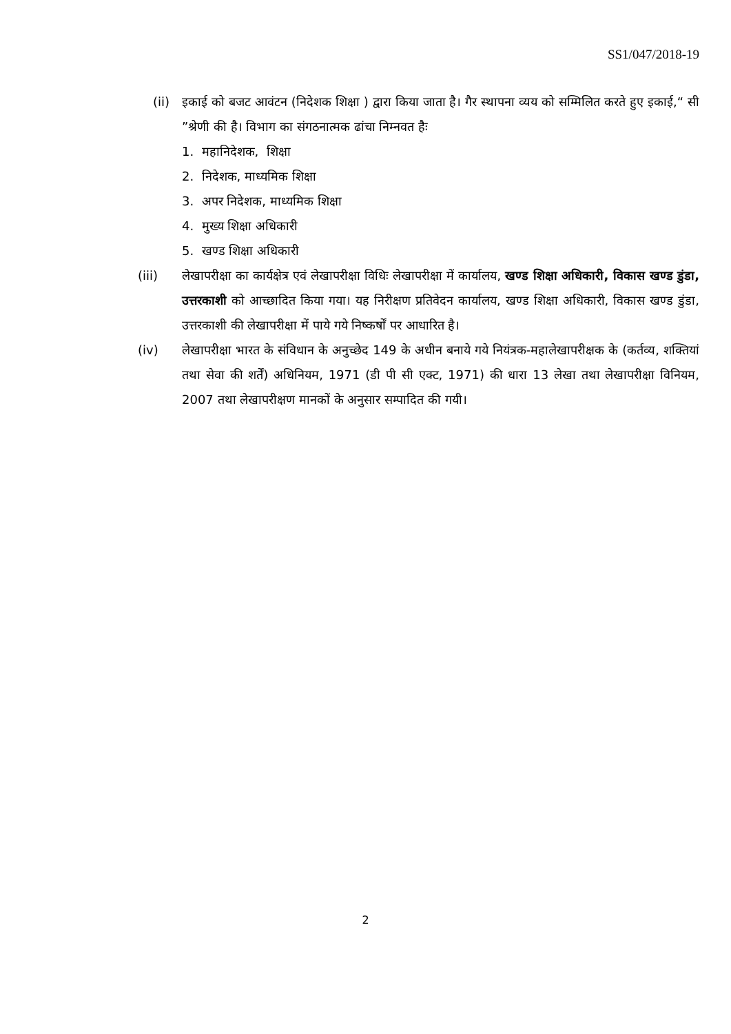SS1/047/2018-19
(ii)
इकाई को बजट आवंटन (निदेशक शिक्षा ) द्वारा किया जाता है। गैर स्थापना व्यय को सम्मिलित करते हुए इकाई,“ सी ”श्रेणी की है। विभाग का संगठनात्मक ढांचा निम्नवत हैः
1. महानिदेशक, शिक्षा
2. निदेशक, माध्यमिक शिक्षा
3. अपर निदेशक, माध्यमिक शिक्षा
4. मुख्य शिक्षा अधिकारी
5. खण्ड शिक्षा अधिकारी
(iii) लेखापरीक्षा का कार्यक्षेत्र एवं लेखापरीक्षा विधिः लेखापरीक्षा में कार्यालय, खण्ड शिक्षा अधिकारी, विकास खण्ड डुंडा, उत्तरकाशी को आच्छादित किया गया। यह निरीक्षण प्रतिवेदन कार्यालय, खण्ड शिक्षा अधिकारी, विकास खण्ड डुंडा, उत्तरकाशी की लेखापरीक्षा में पाये गये निष्कर्षों पर आधारित है।
(iv) लेखापरीक्षा भारत के संविधान के अनुच्छेद 149 के अधीन बनाये गये नियंत्रक-महालेखापरीक्षक के (कर्तव्य, शक्तियां तथा सेवा की शर्तें) अधिनियम, 1971 (डी पी सी एक्ट, 1971) की धारा 13 लेखा तथा लेखापरीक्षा विनियम, 2007 तथा लेखापरीक्षण मानकों के अनुसार सम्पादित की गयी।
2